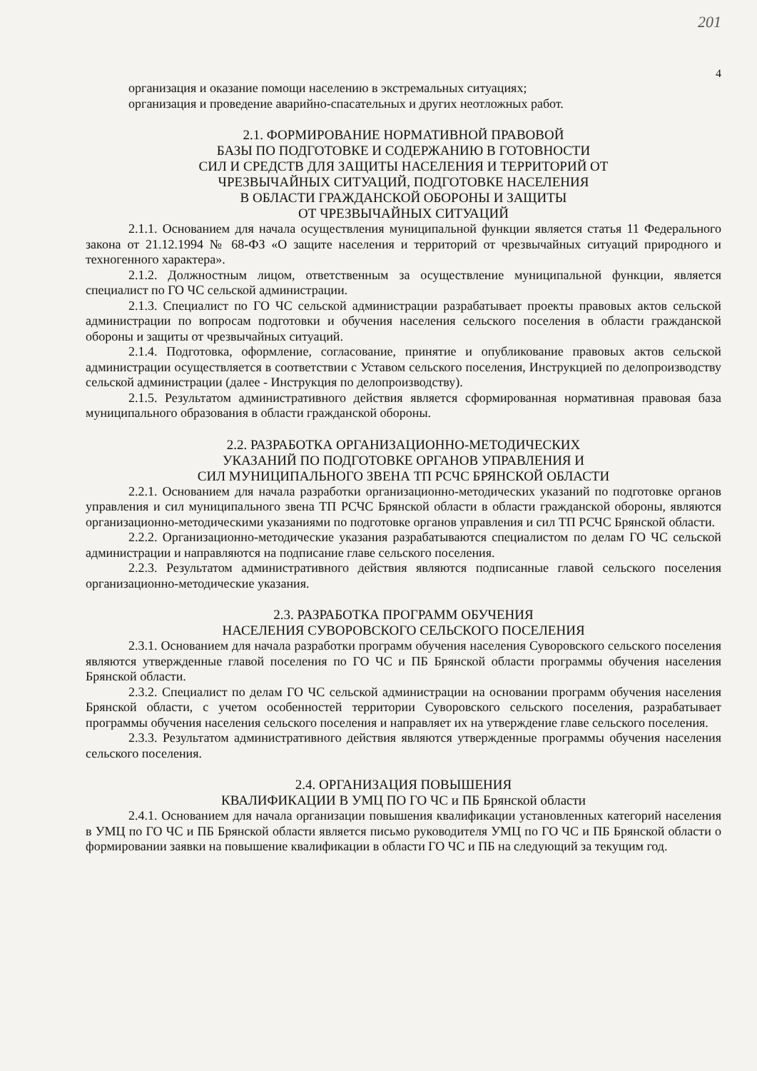201
4
организация и оказание помощи населению в экстремальных ситуациях;
организация и проведение аварийно-спасательных и других неотложных работ.
2.1. ФОРМИРОВАНИЕ НОРМАТИВНОЙ ПРАВОВОЙ
БАЗЫ ПО ПОДГОТОВКЕ И СОДЕРЖАНИЮ В ГОТОВНОСТИ
СИЛ И СРЕДСТВ ДЛЯ ЗАЩИТЫ НАСЕЛЕНИЯ И ТЕРРИТОРИЙ ОТ
ЧРЕЗВЫЧАЙНЫХ СИТУАЦИЙ, ПОДГОТОВКЕ НАСЕЛЕНИЯ
В ОБЛАСТИ ГРАЖДАНСКОЙ ОБОРОНЫ И ЗАЩИТЫ
ОТ ЧРЕЗВЫЧАЙНЫХ СИТУАЦИЙ
2.1.1. Основанием для начала осуществления муниципальной функции является статья 11 Федерального закона от 21.12.1994 № 68-ФЗ «О защите населения и территорий от чрезвычайных ситуаций природного и техногенного характера».
2.1.2. Должностным лицом, ответственным за осуществление муниципальной функции, является специалист по ГО ЧС сельской администрации.
2.1.3. Специалист по ГО ЧС сельской администрации разрабатывает проекты правовых актов сельской администрации по вопросам подготовки и обучения населения сельского поселения в области гражданской обороны и защиты от чрезвычайных ситуаций.
2.1.4. Подготовка, оформление, согласование, принятие и опубликование правовых актов сельской администрации осуществляется в соответствии с Уставом сельского поселения, Инструкцией по делопроизводству сельской администрации (далее - Инструкция по делопроизводству).
2.1.5. Результатом административного действия является сформированная нормативная правовая база муниципального образования в области гражданской обороны.
2.2. РАЗРАБОТКА ОРГАНИЗАЦИОННО-МЕТОДИЧЕСКИХ
УКАЗАНИЙ ПО ПОДГОТОВКЕ ОРГАНОВ УПРАВЛЕНИЯ И
СИЛ МУНИЦИПАЛЬНОГО ЗВЕНА ТП РСЧС БРЯНСКОЙ ОБЛАСТИ
2.2.1. Основанием для начала разработки организационно-методических указаний по подготовке органов управления и сил муниципального звена ТП РСЧС Брянской области в области гражданской обороны, являются организационно-методическими указаниями по подготовке органов управления и сил ТП РСЧС Брянской области.
2.2.2. Организационно-методические указания разрабатываются специалистом по делам ГО ЧС сельской администрации и направляются на подписание главе сельского поселения.
2.2.3. Результатом административного действия являются подписанные главой сельского поселения организационно-методические указания.
2.3. РАЗРАБОТКА ПРОГРАММ ОБУЧЕНИЯ
НАСЕЛЕНИЯ СУВОРОВСКОГО СЕЛЬСКОГО ПОСЕЛЕНИЯ
2.3.1. Основанием для начала разработки программ обучения населения Суворовского сельского поселения являются утвержденные главой поселения по ГО ЧС и ПБ Брянской области программы обучения населения Брянской области.
2.3.2. Специалист по делам ГО ЧС сельской администрации на основании программ обучения населения Брянской области, с учетом особенностей территории Суворовского сельского поселения, разрабатывает программы обучения населения сельского поселения и направляет их на утверждение главе сельского поселения.
2.3.3. Результатом административного действия являются утвержденные программы обучения населения сельского поселения.
2.4. ОРГАНИЗАЦИЯ ПОВЫШЕНИЯ
КВАЛИФИКАЦИИ В УМЦ ПО ГО ЧС и ПБ Брянской области
2.4.1. Основанием для начала организации повышения квалификации установленных категорий населения в УМЦ по ГО ЧС и ПБ Брянской области является письмо руководителя УМЦ по ГО ЧС и ПБ Брянской области о формировании заявки на повышение квалификации в области ГО ЧС и ПБ на следующий за текущим год.